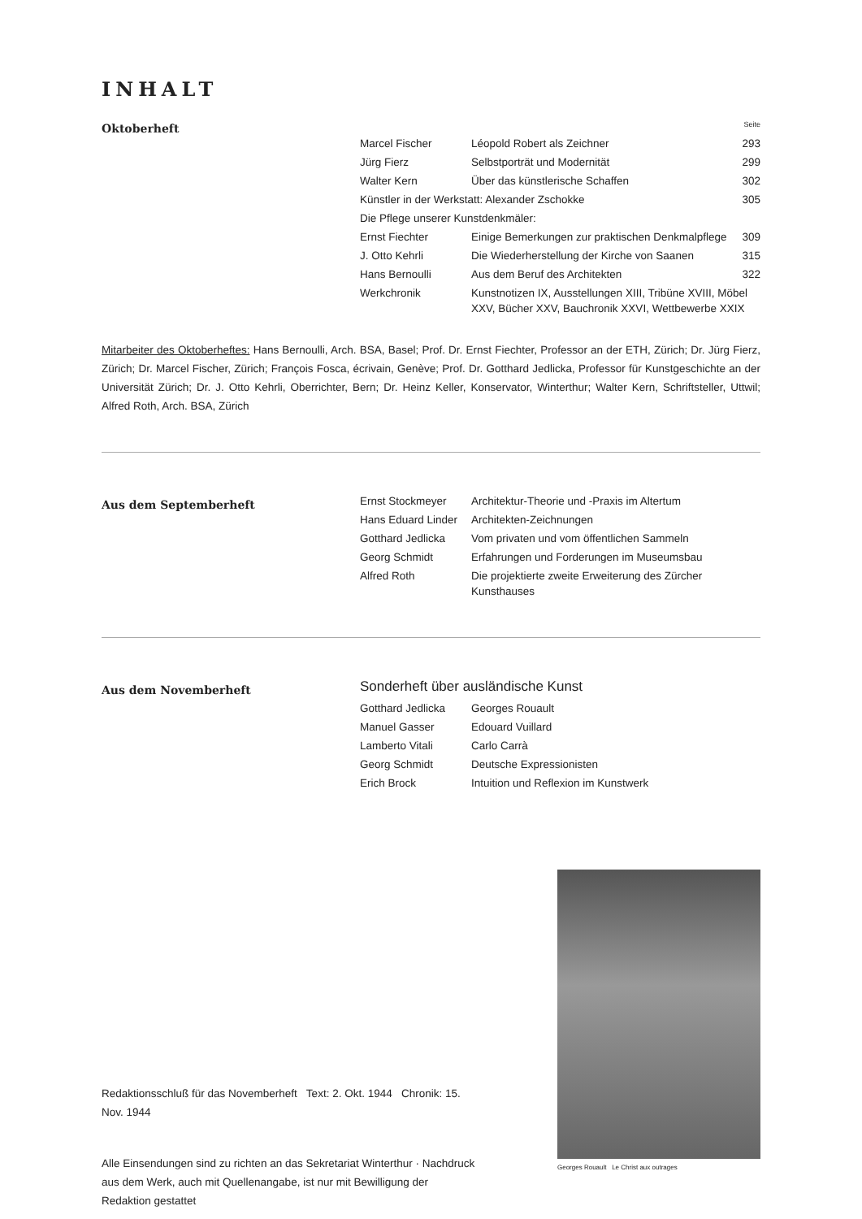INHALT
Oktoberheft
| | | Seite |
| Marcel Fischer | Léopold Robert als Zeichner | 293 |
| Jürg Fierz | Selbstporträt und Modernität | 299 |
| Walter Kern | Über das künstlerische Schaffen | 302 |
| Künstler in der Werkstatt: Alexander Zschokke | | 305 |
| Die Pflege unserer Kunstdenkmäler: | | |
| Ernst Fiechter | Einige Bemerkungen zur praktischen Denkmalpflege | 309 |
| J. Otto Kehrli | Die Wiederherstellung der Kirche von Saanen | 315 |
| Hans Bernoulli | Aus dem Beruf des Architekten | 322 |
| Werkchronik | Kunstnotizen IX, Ausstellungen XIII, Tribüne XVIII, Möbel XXV, Bücher XXV, Bauchronik XXVI, Wettbewerbe XXIX | |
Mitarbeiter des Oktoberheftes: Hans Bernoulli, Arch. BSA, Basel; Prof. Dr. Ernst Fiechter, Professor an der ETH, Zürich; Dr. Jürg Fierz, Zürich; Dr. Marcel Fischer, Zürich; François Fosca, écrivain, Genève; Prof. Dr. Gotthard Jedlicka, Professor für Kunstgeschichte an der Universität Zürich; Dr. J. Otto Kehrli, Oberrichter, Bern; Dr. Heinz Keller, Konservator, Winterthur; Walter Kern, Schriftsteller, Uttwil; Alfred Roth, Arch. BSA, Zürich
Aus dem Septemberheft
| Ernst Stockmeyer | Architektur-Theorie und -Praxis im Altertum |
| Hans Eduard Linder | Architekten-Zeichnungen |
| Gotthard Jedlicka | Vom privaten und vom öffentlichen Sammeln |
| Georg Schmidt | Erfahrungen und Forderungen im Museumsbau |
| Alfred Roth | Die projektierte zweite Erweiterung des Zürcher Kunsthauses |
Aus dem Novemberheft
| Sonderheft über ausländische Kunst | |
| Gotthard Jedlicka | Georges Rouault |
| Manuel Gasser | Edouard Vuillard |
| Lamberto Vitali | Carlo Carrà |
| Georg Schmidt | Deutsche Expressionisten |
| Erich Brock | Intuition und Reflexion im Kunstwerk |
Redaktionsschluß für das Novemberheft Text: 2. Okt. 1944 Chronik: 15. Nov. 1944
Alle Einsendungen sind zu richten an das Sekretariat Winterthur · Nachdruck aus dem Werk, auch mit Quellenangabe, ist nur mit Bewilligung der Redaktion gestattet
Georges Rouault Le Christ aux outrages